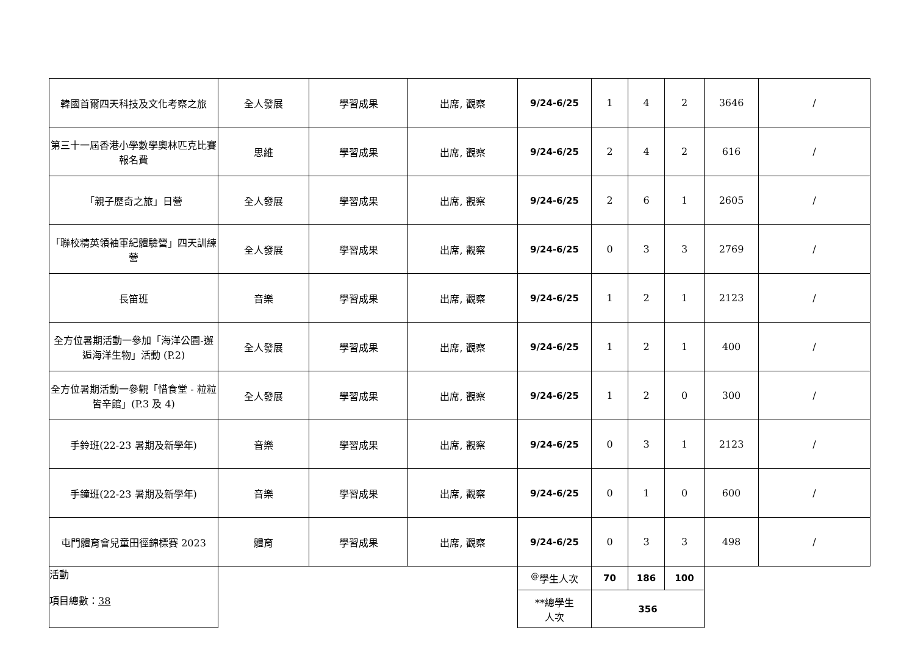| 韓國首爾四天科技及文化考察之旅 | 全人發展 | 學習成果 | 出席, 觀察 | 9/24-6/25 | 1 | 4 | 2 | 3646 | / |
| 第三十一屆香港小學數學奧林匹克比賽報名費 | 思維 | 學習成果 | 出席, 觀察 | 9/24-6/25 | 2 | 4 | 2 | 616 | / |
| 「親子歷奇之旅」日營 | 全人發展 | 學習成果 | 出席, 觀察 | 9/24-6/25 | 2 | 6 | 1 | 2605 | / |
| 「聯校精英領袖軍紀體驗營」四天訓練營 | 全人發展 | 學習成果 | 出席, 觀察 | 9/24-6/25 | 0 | 3 | 3 | 2769 | / |
| 長笛班 | 音樂 | 學習成果 | 出席, 觀察 | 9/24-6/25 | 1 | 2 | 1 | 2123 | / |
| 全方位暑期活動一參加「海洋公園-邂逅海洋生物」活動 (P.2) | 全人發展 | 學習成果 | 出席, 觀察 | 9/24-6/25 | 1 | 2 | 1 | 400 | / |
| 全方位暑期活動一參觀「惜食堂 - 粒粒皆辛館」(P.3 及 4) | 全人發展 | 學習成果 | 出席, 觀察 | 9/24-6/25 | 1 | 2 | 0 | 300 | / |
| 手鈴班(22-23 暑期及新學年) | 音樂 | 學習成果 | 出席, 觀察 | 9/24-6/25 | 0 | 3 | 1 | 2123 | / |
| 手鐘班(22-23 暑期及新學年) | 音樂 | 學習成果 | 出席, 觀察 | 9/24-6/25 | 0 | 1 | 0 | 600 | / |
| 屯門體育會兒童田徑錦標賽 2023 | 體育 | 學習成果 | 出席, 觀察 | 9/24-6/25 | 0 | 3 | 3 | 498 | / |
| 活動 項目總數： 38 | | | | <sup>@</sup>學生人次 | 70 | 186 | 100 | | |
| | | | | **總學生 人次 | 356 | | | | |